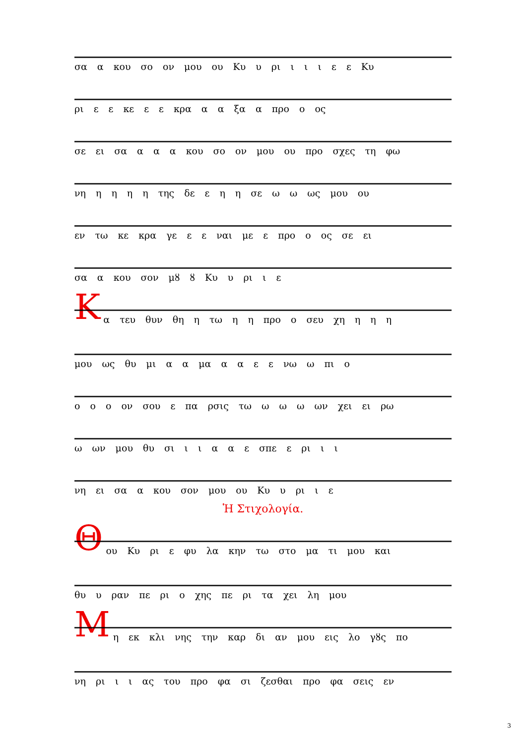σα α κου σο ον μου ου Κυ υ ρι ι ι ι ε ε Κυ
ρι ε ε κε ε ε κρα α α ξα α προ ο ος
σε ει σα α α α κου σο ον μου ου προ σχες τη φω
νη η η η η της δε ε η η σε ω ω ως μου ου
εν τω κε κρα γε ε ε ναι με ε προ ο ος σε ει
σα α κου σον μȣ ȣ Κυ υ ρι ι ε
Κ
α τευ θυν θη η τω η η προ ο σευ χη η η η
μου ως θυ μι α α μα α α ε ε νω ω πι ο
ο ο ο ον σου ε πα ρσις τω ω ω ω ων χει ει ρω
ω ων μου θυ σι ι ι α α ε σπε ε ρι ι ι
νη ει σα α κου σον μου ου Κυ υ ρι ι ε
Ἡ Στιχολογία.
Θ
ου Κυ ρι ε φυ λα κην τω στο μα τι μου και
θυ υ ραν πε ρι ο χης πε ρι τα χει λη μου
Μ
η εκ κλι νης την καρ δι αν μου εις λο γȣς πο
νη ρι ι ι ας του προ φα σι ζεσθαι προ φα σεις εν
3